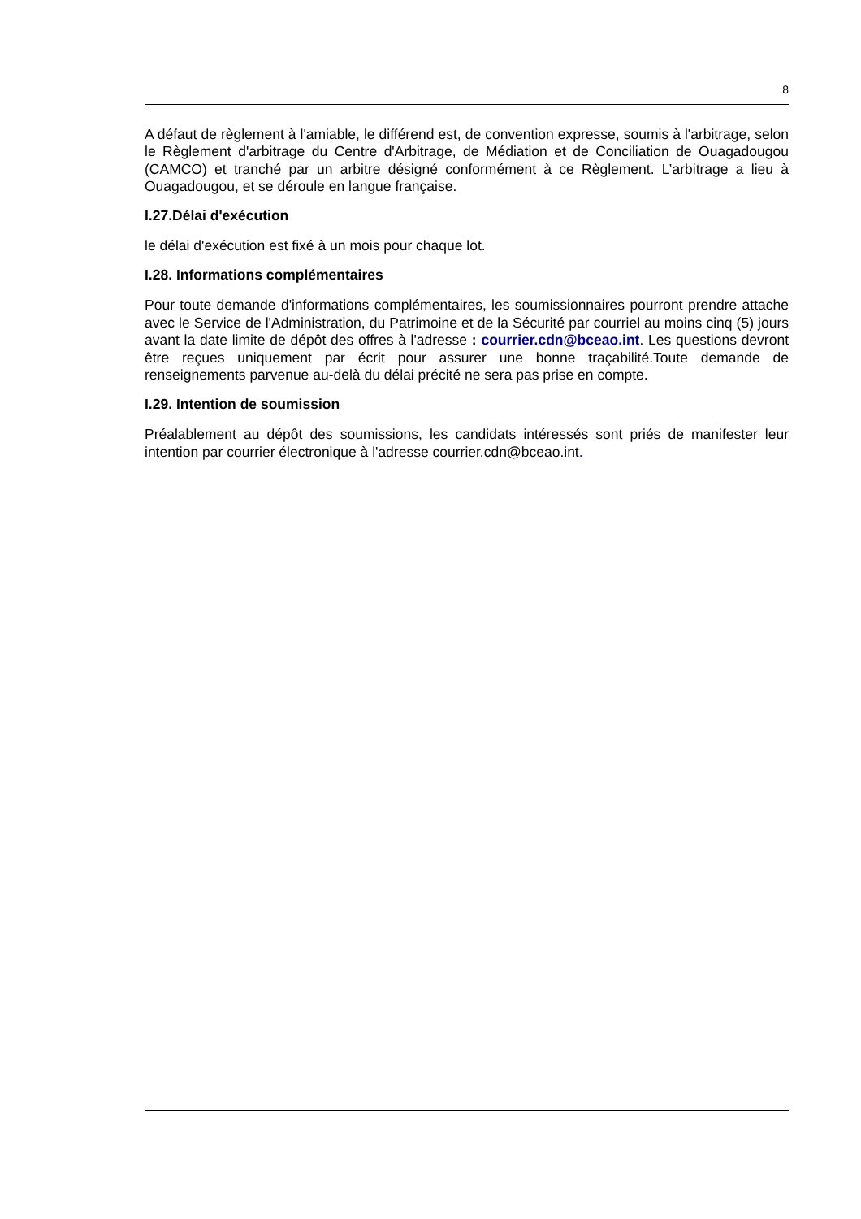8
A défaut de règlement à l'amiable, le différend est, de convention expresse, soumis à l'arbitrage, selon le Règlement d'arbitrage du Centre d'Arbitrage, de Médiation et de Conciliation de Ouagadougou (CAMCO) et tranché par un arbitre désigné conformément à ce Règlement. L’arbitrage a lieu à Ouagadougou, et se déroule en langue française.
I.27.Délai d'exécution
le délai d'exécution est fixé à un mois pour chaque lot.
I.28. Informations complémentaires
Pour toute demande d'informations complémentaires, les soumissionnaires pourront prendre attache avec le Service de l'Administration, du Patrimoine et de la Sécurité par courriel au moins cinq (5) jours avant la date limite de dépôt des offres à l'adresse : courrier.cdn@bceao.int. Les questions devront être reçues uniquement par écrit pour assurer une bonne traçabilité.Toute demande de renseignements parvenue au-delà du délai précité ne sera pas prise en compte.
I.29. Intention de soumission
Préalablement au dépôt des soumissions, les candidats intéressés sont priés de manifester leur intention par courrier électronique à l'adresse courrier.cdn@bceao.int.